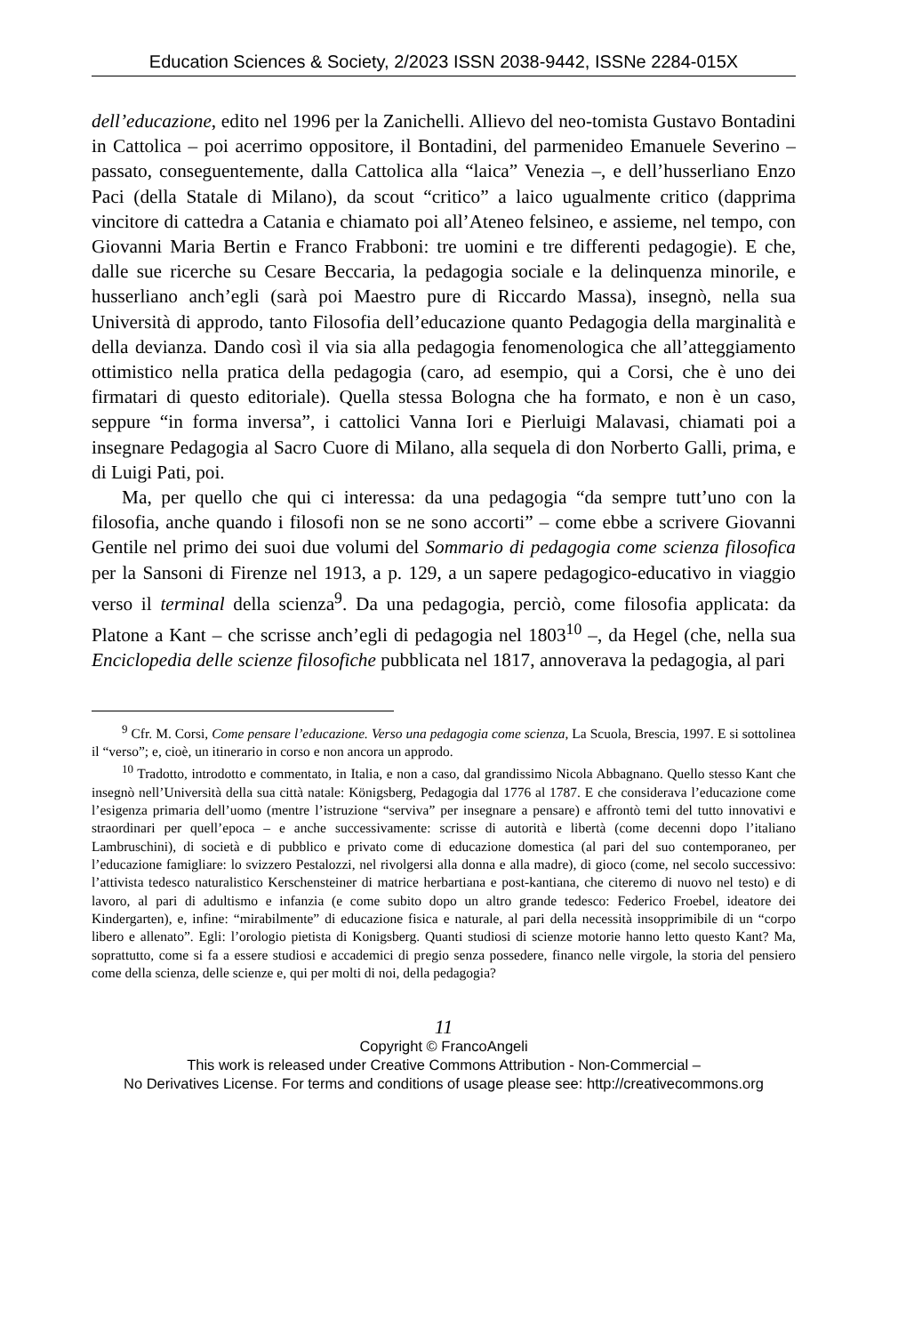Education Sciences & Society, 2/2023 ISSN 2038-9442, ISSNe 2284-015X
dell’educazione, edito nel 1996 per la Zanichelli. Allievo del neo-tomista Gustavo Bontadini in Cattolica – poi acerrimo oppositore, il Bontadini, del parmenideo Emanuele Severino – passato, conseguentemente, dalla Cattolica alla “laica” Venezia –, e dell’husserliano Enzo Paci (della Statale di Milano), da scout “critico” a laico ugualmente critico (dapprima vincitore di cattedra a Catania e chiamato poi all’Ateneo felsineo, e assieme, nel tempo, con Giovanni Maria Bertin e Franco Frabboni: tre uomini e tre differenti pedagogie). E che, dalle sue ricerche su Cesare Beccaria, la pedagogia sociale e la delinquenza minorile, e husserliano anch’egli (sarà poi Maestro pure di Riccardo Massa), insegnò, nella sua Università di approdo, tanto Filosofia dell’educazione quanto Pedagogia della marginalità e della devianza. Dando così il via sia alla pedagogia fenomenologica che all’atteggiamento ottimistico nella pratica della pedagogia (caro, ad esempio, qui a Corsi, che è uno dei firmatari di questo editoriale). Quella stessa Bologna che ha formato, e non è un caso, seppure “in forma inversa”, i cattolici Vanna Iori e Pierluigi Malavasi, chiamati poi a insegnare Pedagogia al Sacro Cuore di Milano, alla sequela di don Norberto Galli, prima, e di Luigi Pati, poi.
Ma, per quello che qui ci interessa: da una pedagogia “da sempre tutt’uno con la filosofia, anche quando i filosofi non se ne sono accorti” – come ebbe a scrivere Giovanni Gentile nel primo dei suoi due volumi del Sommario di pedagogia come scienza filosofica per la Sansoni di Firenze nel 1913, a p. 129, a un sapere pedagogico-educativo in viaggio verso il terminal della scienza<sup>9</sup>. Da una pedagogia, perciò, come filosofia applicata: da Platone a Kant – che scrisse anch’egli di pedagogia nel 1803<sup>10</sup> –, da Hegel (che, nella sua Enciclopedia delle scienze filosofiche pubblicata nel 1817, annoverava la pedagogia, al pari
<sup>9</sup> Cfr. M. Corsi, Come pensare l’educazione. Verso una pedagogia come scienza, La Scuola, Brescia, 1997. E si sottolinea il “verso”; e, cioè, un itinerario in corso e non ancora un approdo.
<sup>10</sup> Tradotto, introdotto e commentato, in Italia, e non a caso, dal grandissimo Nicola Abbagnano. Quello stesso Kant che insegnò nell’Università della sua città natale: Königsberg, Pedagogia dal 1776 al 1787. E che considerava l’educazione come l’esigenza primaria dell’uomo (mentre l’istruzione “serviva” per insegnare a pensare) e affrontò temi del tutto innovativi e straordinari per quell’epoca – e anche successivamente: scrisse di autorità e libertà (come decenni dopo l’italiano Lambruschini), di società e di pubblico e privato come di educazione domestica (al pari del suo contemporaneo, per l’educazione famigliare: lo svizzero Pestalozzi, nel rivolgersi alla donna e alla madre), di gioco (come, nel secolo successivo: l’attivista tedesco naturalistico Kerschensteiner di matrice herbartiana e post-kantiana, che citeremo di nuovo nel testo) e di lavoro, al pari di adultismo e infanzia (e come subito dopo un altro grande tedesco: Federico Froebel, ideatore dei Kindergarten), e, infine: “mirabilmente” di educazione fisica e naturale, al pari della necessità insopprimibile di un “corpo libero e allenato”. Egli: l’orologio pietista di Konigsberg. Quanti studiosi di scienze motorie hanno letto questo Kant? Ma, soprattutto, come si fa a essere studiosi e accademici di pregio senza possedere, financo nelle virgole, la storia del pensiero come della scienza, delle scienze e, qui per molti di noi, della pedagogia?
11
Copyright © FrancoAngeli
This work is released under Creative Commons Attribution - Non-Commercial –
No Derivatives License. For terms and conditions of usage please see: http://creativecommons.org